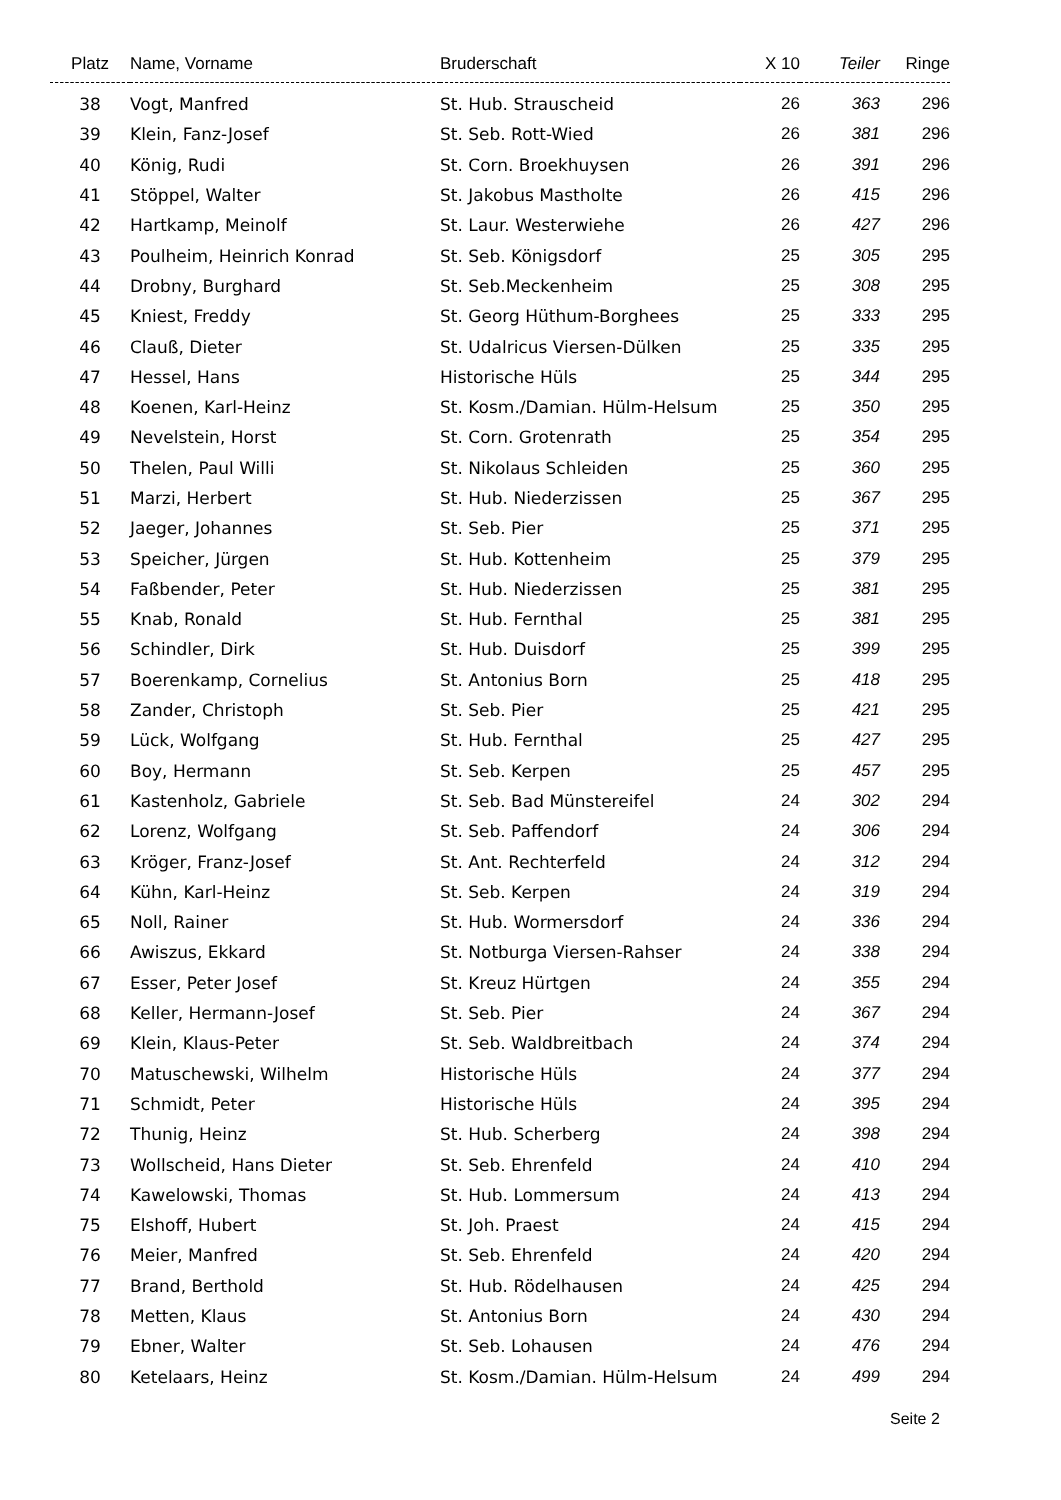| Platz | Name, Vorname | Bruderschaft | X 10 | Teiler | Ringe |
| --- | --- | --- | --- | --- | --- |
| 38 | Vogt, Manfred | St. Hub. Strauscheid | 26 | 363 | 296 |
| 39 | Klein, Fanz-Josef | St. Seb. Rott-Wied | 26 | 381 | 296 |
| 40 | König, Rudi | St. Corn. Broekhuysen | 26 | 391 | 296 |
| 41 | Stöppel, Walter | St. Jakobus Mastholte | 26 | 415 | 296 |
| 42 | Hartkamp, Meinolf | St. Laur. Westerwiehe | 26 | 427 | 296 |
| 43 | Poulheim, Heinrich Konrad | St. Seb. Königsdorf | 25 | 305 | 295 |
| 44 | Drobny, Burghard | St. Seb.Meckenheim | 25 | 308 | 295 |
| 45 | Kniest, Freddy | St. Georg Hüthum-Borghees | 25 | 333 | 295 |
| 46 | Clauß, Dieter | St. Udalricus Viersen-Dülken | 25 | 335 | 295 |
| 47 | Hessel, Hans | Historische Hüls | 25 | 344 | 295 |
| 48 | Koenen, Karl-Heinz | St. Kosm./Damian. Hülm-Helsum | 25 | 350 | 295 |
| 49 | Nevelstein, Horst | St. Corn. Grotenrath | 25 | 354 | 295 |
| 50 | Thelen, Paul Willi | St. Nikolaus Schleiden | 25 | 360 | 295 |
| 51 | Marzi, Herbert | St. Hub. Niederzissen | 25 | 367 | 295 |
| 52 | Jaeger, Johannes | St. Seb. Pier | 25 | 371 | 295 |
| 53 | Speicher, Jürgen | St. Hub. Kottenheim | 25 | 379 | 295 |
| 54 | Faßbender, Peter | St. Hub. Niederzissen | 25 | 381 | 295 |
| 55 | Knab, Ronald | St. Hub. Fernthal | 25 | 381 | 295 |
| 56 | Schindler, Dirk | St. Hub. Duisdorf | 25 | 399 | 295 |
| 57 | Boerenkamp, Cornelius | St. Antonius Born | 25 | 418 | 295 |
| 58 | Zander, Christoph | St. Seb. Pier | 25 | 421 | 295 |
| 59 | Lück, Wolfgang | St. Hub. Fernthal | 25 | 427 | 295 |
| 60 | Boy, Hermann | St. Seb. Kerpen | 25 | 457 | 295 |
| 61 | Kastenholz, Gabriele | St. Seb. Bad Münstereifel | 24 | 302 | 294 |
| 62 | Lorenz, Wolfgang | St. Seb. Paffendorf | 24 | 306 | 294 |
| 63 | Kröger, Franz-Josef | St. Ant. Rechterfeld | 24 | 312 | 294 |
| 64 | Kühn, Karl-Heinz | St. Seb. Kerpen | 24 | 319 | 294 |
| 65 | Noll, Rainer | St. Hub. Wormersdorf | 24 | 336 | 294 |
| 66 | Awiszus, Ekkard | St. Notburga Viersen-Rahser | 24 | 338 | 294 |
| 67 | Esser, Peter Josef | St. Kreuz Hürtgen | 24 | 355 | 294 |
| 68 | Keller, Hermann-Josef | St. Seb. Pier | 24 | 367 | 294 |
| 69 | Klein, Klaus-Peter | St. Seb. Waldbreitbach | 24 | 374 | 294 |
| 70 | Matuschewski, Wilhelm | Historische Hüls | 24 | 377 | 294 |
| 71 | Schmidt, Peter | Historische Hüls | 24 | 395 | 294 |
| 72 | Thunig, Heinz | St. Hub. Scherberg | 24 | 398 | 294 |
| 73 | Wollscheid, Hans Dieter | St. Seb. Ehrenfeld | 24 | 410 | 294 |
| 74 | Kawelowski, Thomas | St. Hub. Lommersum | 24 | 413 | 294 |
| 75 | Elshoff, Hubert | St. Joh. Praest | 24 | 415 | 294 |
| 76 | Meier, Manfred | St. Seb. Ehrenfeld | 24 | 420 | 294 |
| 77 | Brand, Berthold | St. Hub. Rödelhausen | 24 | 425 | 294 |
| 78 | Metten, Klaus | St. Antonius Born | 24 | 430 | 294 |
| 79 | Ebner, Walter | St. Seb. Lohausen | 24 | 476 | 294 |
| 80 | Ketelaars, Heinz | St. Kosm./Damian. Hülm-Helsum | 24 | 499 | 294 |
Seite 2